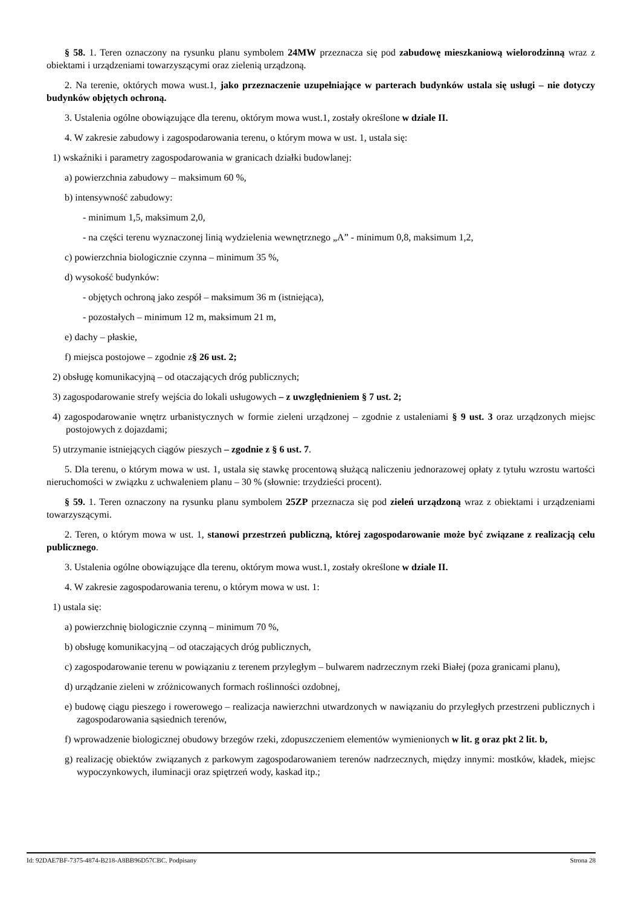§ 58. 1. Teren oznaczony na rysunku planu symbolem 24MW przeznacza się pod zabudowę mieszkaniową wielorodzinną wraz z obiektami i urządzeniami towarzyszącymi oraz zielenią urządzoną.
2. Na terenie, októrych mowa wust.1, jako przeznaczenie uzupełniające w parterach budynków ustala się usługi – nie dotyczy budynków objętych ochroną.
3. Ustalenia ogólne obowiązujące dla terenu, októrym mowa wust.1, zostały określone w dziale II.
4. W zakresie zabudowy i zagospodarowania terenu, o którym mowa w ust. 1, ustala się:
1) wskaźniki i parametry zagospodarowania w granicach działki budowlanej:
a) powierzchnia zabudowy – maksimum 60 %,
b) intensywność zabudowy:
- minimum 1,5, maksimum 2,0,
- na części terenu wyznaczonej linią wydzielenia wewnętrznego „A” - minimum 0,8, maksimum 1,2,
c) powierzchnia biologicznie czynna – minimum 35 %,
d) wysokość budynków:
- objętych ochroną jako zespół – maksimum 36 m (istniejąca),
- pozostałych – minimum 12 m, maksimum 21 m,
e) dachy – płaskie,
f) miejsca postojowe – zgodnie z§ 26 ust. 2;
2) obsługę komunikacyjną – od otaczających dróg publicznych;
3) zagospodarowanie strefy wejścia do lokali usługowych – z uwzględnieniem § 7 ust. 2;
4) zagospodarowanie wnętrz urbanistycznych w formie zieleni urządzonej – zgodnie z ustaleniami § 9 ust. 3 oraz urządzonych miejsc postojowych z dojazdami;
5) utrzymanie istniejących ciągów pieszych – zgodnie z § 6 ust. 7.
5. Dla terenu, o którym mowa w ust. 1, ustala się stawkę procentową służącą naliczeniu jednorazowej opłaty z tytułu wzrostu wartości nieruchomości w związku z uchwaleniem planu – 30 % (słownie: trzydzieści procent).
§ 59. 1. Teren oznaczony na rysunku planu symbolem 25ZP przeznacza się pod zieleń urządzoną wraz z obiektami i urządzeniami towarzyszącymi.
2. Teren, o którym mowa w ust. 1, stanowi przestrzeń publiczną, której zagospodarowanie może być związane z realizacją celu publicznego.
3. Ustalenia ogólne obowiązujące dla terenu, októrym mowa wust.1, zostały określone w dziale II.
4. W zakresie zagospodarowania terenu, o którym mowa w ust. 1:
1) ustala się:
a) powierzchnię biologicznie czynną – minimum 70 %,
b) obsługę komunikacyjną – od otaczających dróg publicznych,
c) zagospodarowanie terenu w powiązaniu z terenem przyległym – bulwarem nadrzecznym rzeki Białej (poza granicami planu),
d) urządzanie zieleni w zróżnicowanych formach roślinności ozdobnej,
e) budowę ciągu pieszego i rowerowego – realizacja nawierzchni utwardzonych w nawiązaniu do przyległych przestrzeni publicznych i zagospodarowania sąsiednich terenów,
f) wprowadzenie biologicznej obudowy brzegów rzeki, zdopuszczeniem elementów wymienionych w lit. g oraz pkt 2 lit. b,
g) realizację obiektów związanych z parkowym zagospodarowaniem terenów nadrzecznych, między innymi: mostków, kładek, miejsc wypoczynkowych, iluminacji oraz spiętrzeń wody, kaskad itp.;
Id: 92DAE7BF-7375-4874-B218-A8BB96D57CBC. Podpisany Strona 28